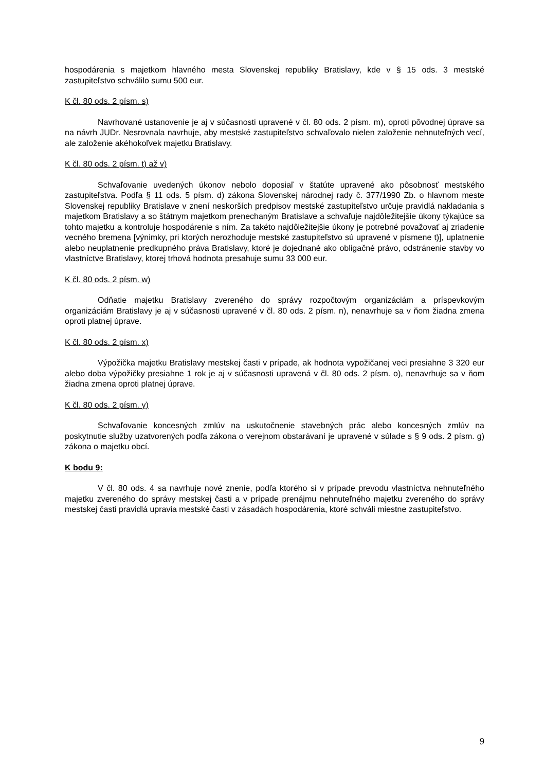hospodárenia s majetkom hlavného mesta Slovenskej republiky Bratislavy, kde v § 15 ods. 3 mestské zastupiteľstvo schválilo sumu 500 eur.
K čl. 80 ods. 2 písm. s)
Navrhované ustanovenie je aj v súčasnosti upravené v čl. 80 ods. 2 písm. m), oproti pôvodnej úprave sa na návrh JUDr. Nesrovnala navrhuje, aby mestské zastupiteľstvo schvaľovalo nielen založenie nehnuteľných vecí, ale založenie akéhokoľvek majetku Bratislavy.
K čl. 80 ods. 2 písm. t) až v)
Schvaľovanie uvedených úkonov nebolo doposiaľ v štatúte upravené ako pôsobnosť mestského zastupiteľstva. Podľa § 11 ods. 5 písm. d) zákona Slovenskej národnej rady č. 377/1990 Zb. o hlavnom meste Slovenskej republiky Bratislave v znení neskorších predpisov mestské zastupiteľstvo určuje pravidlá nakladania s majetkom Bratislavy a so štátnym majetkom prenechaným Bratislave a schvaľuje najdôležitejšie úkony týkajúce sa tohto majetku a kontroluje hospodárenie s ním. Za takéto najdôležitejšie úkony je potrebné považovať aj zriadenie vecného bremena [výnimky, pri ktorých nerozhoduje mestské zastupiteľstvo sú upravené v písmene t)], uplatnenie alebo neuplatnenie predkupného práva Bratislavy, ktoré je dojednané ako obligačné právo, odstránenie stavby vo vlastníctve Bratislavy, ktorej trhová hodnota presahuje sumu 33 000 eur.
K čl. 80 ods. 2 písm. w)
Odňatie majetku Bratislavy zvereného do správy rozpočtovým organizáciám a príspevkovým organizáciám Bratislavy je aj v súčasnosti upravené v čl. 80 ods. 2 písm. n), nenavrhuje sa v ňom žiadna zmena oproti platnej úprave.
K čl. 80 ods. 2 písm. x)
Výpožička majetku Bratislavy mestskej časti v prípade, ak hodnota vypožičanej veci presiahne 3 320 eur alebo doba výpožičky presiahne 1 rok je aj v súčasnosti upravená v čl. 80 ods. 2 písm. o), nenavrhuje sa v ňom žiadna zmena oproti platnej úprave.
K čl. 80 ods. 2 písm. y)
Schvaľovanie koncesných zmlúv na uskutočnenie stavebných prác alebo koncesných zmlúv na poskytnutie služby uzatvorených podľa zákona o verejnom obstarávaní je upravené v súlade s § 9 ods. 2 písm. g) zákona o majetku obcí.
K bodu 9:
V čl. 80 ods. 4 sa navrhuje nové znenie, podľa ktorého si v prípade prevodu vlastníctva nehnuteľného majetku zvereného do správy mestskej časti a v prípade prenájmu nehnuteľného majetku zvereného do správy mestskej časti pravidlá upravia mestské časti v zásadách hospodárenia, ktoré schváli miestne zastupiteľstvo.
9